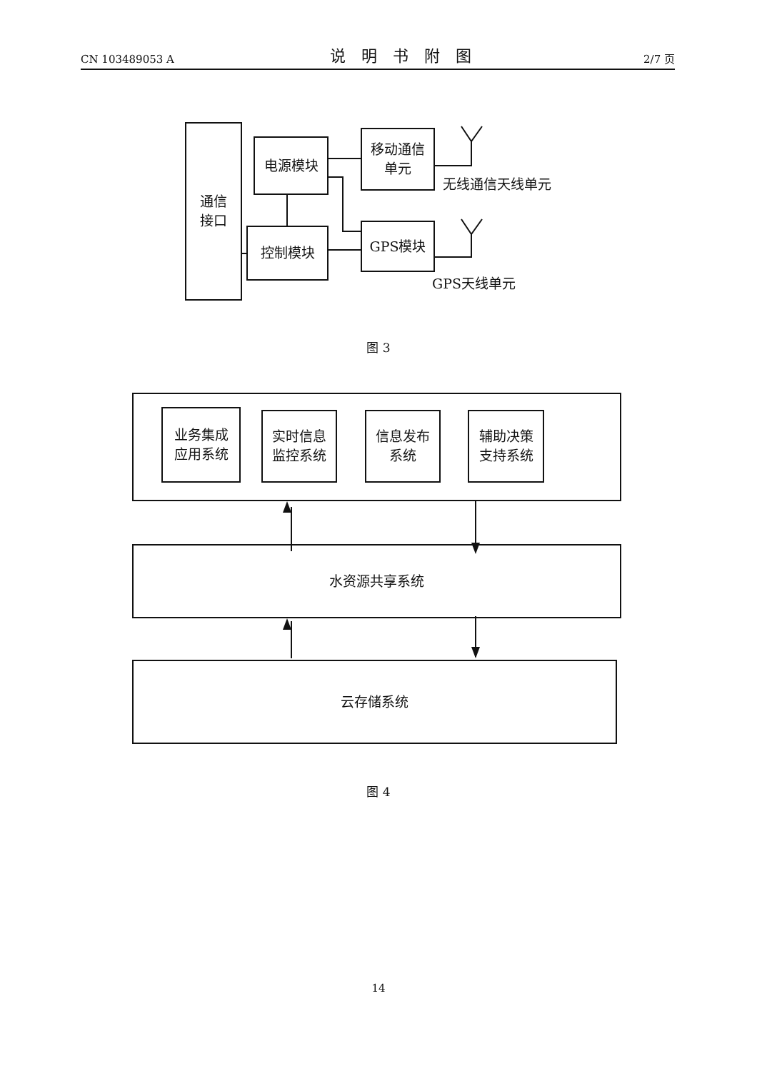CN 103489053 A 说明书附图 2/7 页
通信
接口
电源模块
控制模块
移动通信
单元
GPS模块
无线通信天线单元
GPS天线单元
图 3
业务集成
应用系统
实时信息
监控系统
信息发布
系统
辅助决策
支持系统
水资源共享系统
云存储系统
图 4
14